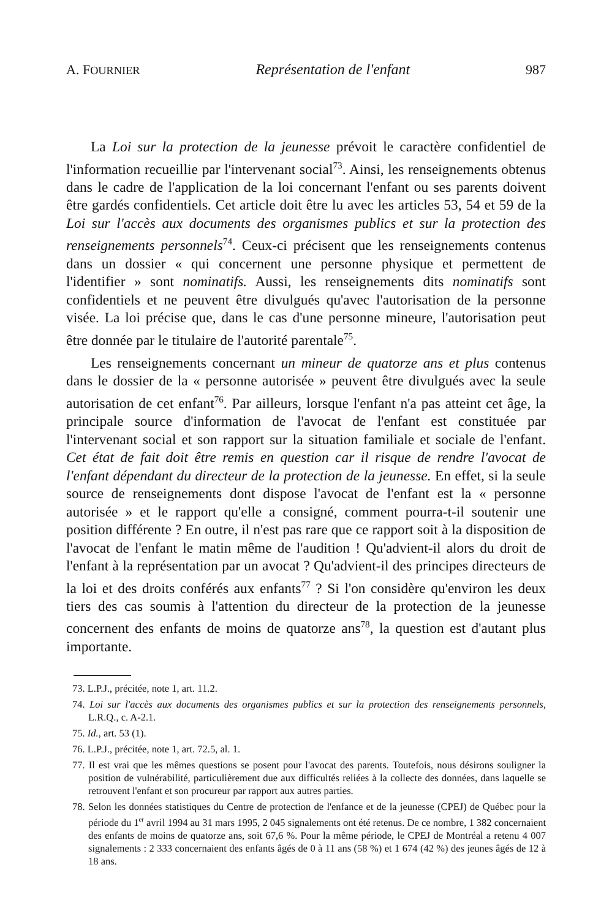A. FOURNIER Représentation de l'enfant 987
La Loi sur la protection de la jeunesse prévoit le caractère confidentiel de l'information recueillie par l'intervenant social<sup>73</sup>. Ainsi, les renseignements obtenus dans le cadre de l'application de la loi concernant l'enfant ou ses parents doivent être gardés confidentiels. Cet article doit être lu avec les articles 53, 54 et 59 de la Loi sur l'accès aux documents des organismes publics et sur la protection des renseignements personnels<sup>74</sup>. Ceux-ci précisent que les renseignements contenus dans un dossier « qui concernent une personne physique et permettent de l'identifier » sont nominatifs. Aussi, les renseignements dits nominatifs sont confidentiels et ne peuvent être divulgués qu'avec l'autorisation de la personne visée. La loi précise que, dans le cas d'une personne mineure, l'autorisation peut être donnée par le titulaire de l'autorité parentale<sup>75</sup>.
Les renseignements concernant un mineur de quatorze ans et plus contenus dans le dossier de la « personne autorisée » peuvent être divulgués avec la seule autorisation de cet enfant<sup>76</sup>. Par ailleurs, lorsque l'enfant n'a pas atteint cet âge, la principale source d'information de l'avocat de l'enfant est constituée par l'intervenant social et son rapport sur la situation familiale et sociale de l'enfant. Cet état de fait doit être remis en question car il risque de rendre l'avocat de l'enfant dépendant du directeur de la protection de la jeunesse. En effet, si la seule source de renseignements dont dispose l'avocat de l'enfant est la « personne autorisée » et le rapport qu'elle a consigné, comment pourra-t-il soutenir une position différente ? En outre, il n'est pas rare que ce rapport soit à la disposition de l'avocat de l'enfant le matin même de l'audition ! Qu'advient-il alors du droit de l'enfant à la représentation par un avocat ? Qu'advient-il des principes directeurs de la loi et des droits conférés aux enfants<sup>77</sup> ? Si l'on considère qu'environ les deux tiers des cas soumis à l'attention du directeur de la protection de la jeunesse concernent des enfants de moins de quatorze ans<sup>78</sup>, la question est d'autant plus importante.
73. L.P.J., précitée, note 1, art. 11.2.
74. Loi sur l'accès aux documents des organismes publics et sur la protection des renseignements personnels, L.R.Q., c. A-2.1.
75. Id., art. 53 (1).
76. L.P.J., précitée, note 1, art. 72.5, al. 1.
77. Il est vrai que les mêmes questions se posent pour l'avocat des parents. Toutefois, nous désirons souligner la position de vulnérabilité, particulièrement due aux difficultés reliées à la collecte des données, dans laquelle se retrouvent l'enfant et son procureur par rapport aux autres parties.
78. Selon les données statistiques du Centre de protection de l'enfance et de la jeunesse (CPEJ) de Québec pour la période du 1<sup>er</sup> avril 1994 au 31 mars 1995, 2 045 signalements ont été retenus. De ce nombre, 1 382 concernaient des enfants de moins de quatorze ans, soit 67,6 %. Pour la même période, le CPEJ de Montréal a retenu 4 007 signalements : 2 333 concernaient des enfants âgés de 0 à 11 ans (58 %) et 1 674 (42 %) des jeunes âgés de 12 à 18 ans.